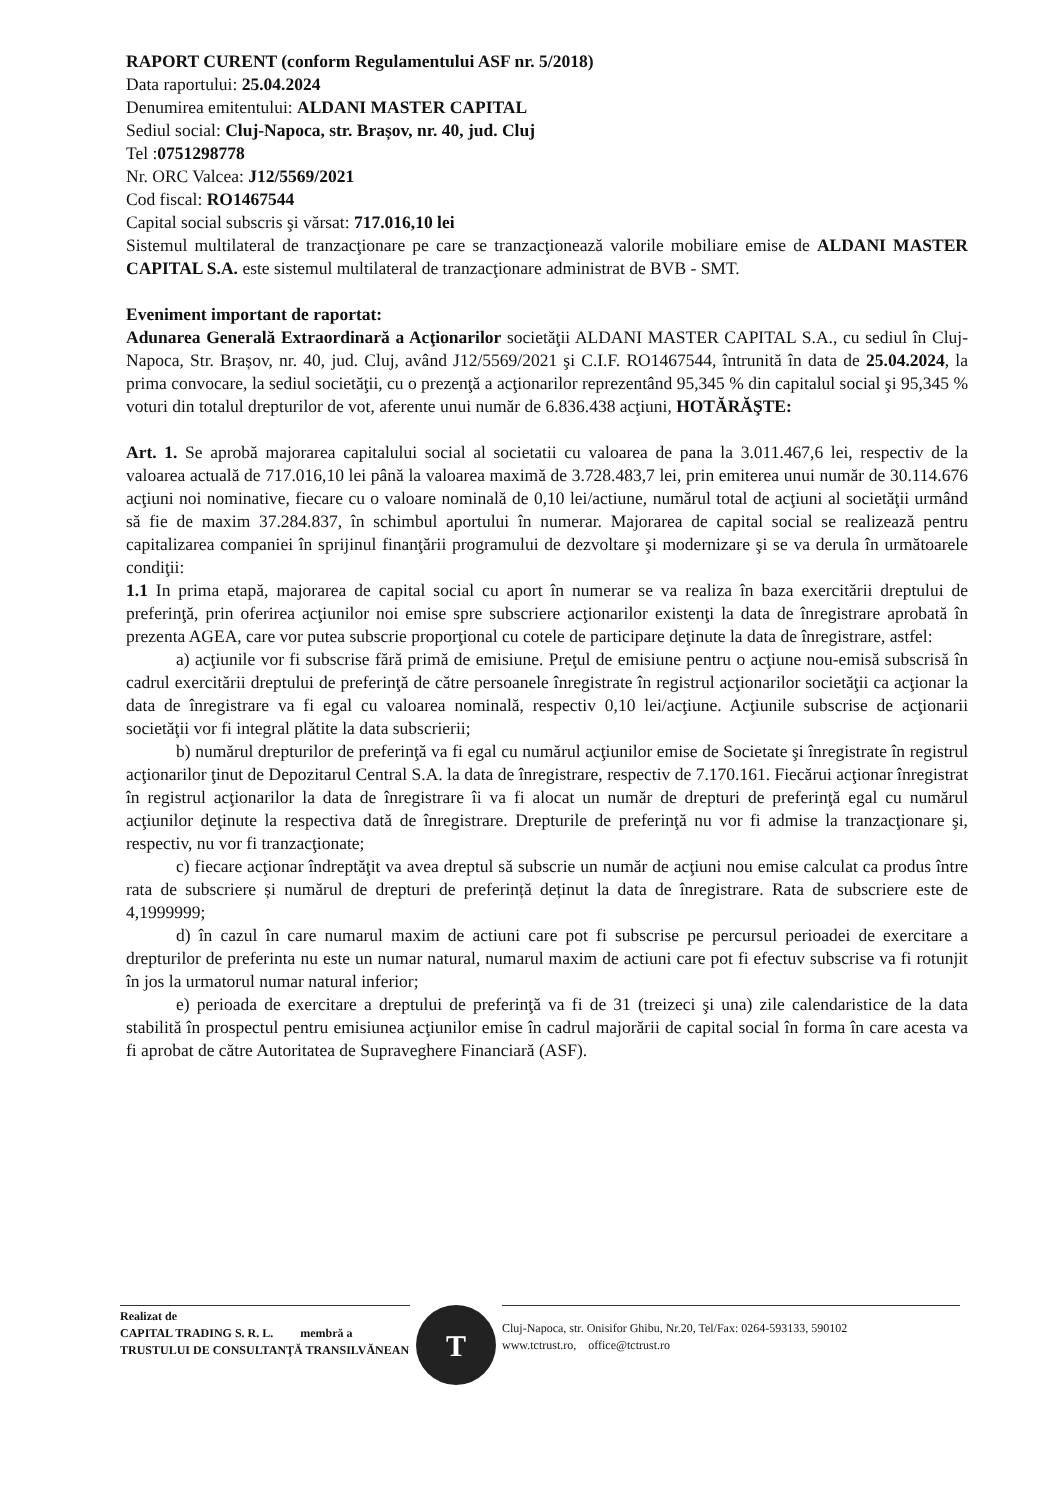RAPORT CURENT (conform Regulamentului ASF nr. 5/2018)
Data raportului: 25.04.2024
Denumirea emitentului: ALDANI MASTER CAPITAL
Sediul social: Cluj-Napoca, str. Brașov, nr. 40, jud. Cluj
Tel :0751298778
Nr. ORC Valcea: J12/5569/2021
Cod fiscal: RO1467544
Capital social subscris şi vărsat: 717.016,10 lei
Sistemul multilateral de tranzacţionare pe care se tranzacţionează valorile mobiliare emise de ALDANI MASTER CAPITAL S.A. este sistemul multilateral de tranzacţionare administrat de BVB - SMT.
Eveniment important de raportat:
Adunarea Generală Extraordinară a Acţionarilor societăţii ALDANI MASTER CAPITAL S.A., cu sediul în Cluj-Napoca, Str. Brașov, nr. 40, jud. Cluj, având J12/5569/2021 şi C.I.F. RO1467544, întrunită în data de 25.04.2024, la prima convocare, la sediul societăţii, cu o prezenţă a acţionarilor reprezentând 95,345 % din capitalul social şi 95,345 % voturi din totalul drepturilor de vot, aferente unui număr de 6.836.438 acţiuni, HOTĂRĂŞTE:
Art. 1. Se aprobă majorarea capitalului social al societatii cu valoarea de pana la 3.011.467,6 lei, respectiv de la valoarea actuală de 717.016,10 lei până la valoarea maximă de 3.728.483,7 lei, prin emiterea unui număr de 30.114.676 acţiuni noi nominative, fiecare cu o valoare nominală de 0,10 lei/actiune, numărul total de acţiuni al societăţii urmând să fie de maxim 37.284.837, în schimbul aportului în numerar. Majorarea de capital social se realizează pentru capitalizarea companiei în sprijinul finanţării programului de dezvoltare şi modernizare şi se va derula în următoarele condiţii:
1.1 In prima etapă, majorarea de capital social cu aport în numerar se va realiza în baza exercitării dreptului de preferinţă, prin oferirea acţiunilor noi emise spre subscriere acţionarilor existenţi la data de înregistrare aprobată în prezenta AGEA, care vor putea subscrie proporţional cu cotele de participare deţinute la data de înregistrare, astfel:
a) acţiunile vor fi subscrise fără primă de emisiune. Preţul de emisiune pentru o acţiune nou-emisă subscrisă în cadrul exercitării dreptului de preferinţă de către persoanele înregistrate în registrul acţionarilor societăţii ca acţionar la data de înregistrare va fi egal cu valoarea nominală, respectiv 0,10 lei/acţiune. Acţiunile subscrise de acţionarii societăţii vor fi integral plătite la data subscrierii;
b) numărul drepturilor de preferinţă va fi egal cu numărul acţiunilor emise de Societate şi înregistrate în registrul acţionarilor ţinut de Depozitarul Central S.A. la data de înregistrare, respectiv de 7.170.161. Fiecărui acţionar înregistrat în registrul acţionarilor la data de înregistrare îi va fi alocat un număr de drepturi de preferinţă egal cu numărul acţiunilor deţinute la respectiva dată de înregistrare. Drepturile de preferinţă nu vor fi admise la tranzacţionare şi, respectiv, nu vor fi tranzacţionate;
c) fiecare acţionar îndreptăţit va avea dreptul să subscrie un număr de acţiuni nou emise calculat ca produs între rata de subscriere și numărul de drepturi de preferință deținut la data de înregistrare. Rata de subscriere este de 4,1999999;
d) în cazul în care numarul maxim de actiuni care pot fi subscrise pe percursul perioadei de exercitare a drepturilor de preferinta nu este un numar natural, numarul maxim de actiuni care pot fi efectuv subscrise va fi rotunjit în jos la urmatorul numar natural inferior;
e) perioada de exercitare a dreptului de preferinţă va fi de 31 (treizeci şi una) zile calendaristice de la data stabilită în prospectul pentru emisiunea acţiunilor emise în cadrul majorării de capital social în forma în care acesta va fi aprobat de către Autoritatea de Supraveghere Financiară (ASF).
Realizat de
CAPITAL TRADING S. R. L. membră a
TRUSTULUI DE CONSULTANŢĂ TRANSILVĂNEAN
T
Cluj-Napoca, str. Onisifor Ghibu, Nr.20, Tel/Fax: 0264-593133, 590102
www.tctrust.ro, office@tctrust.ro